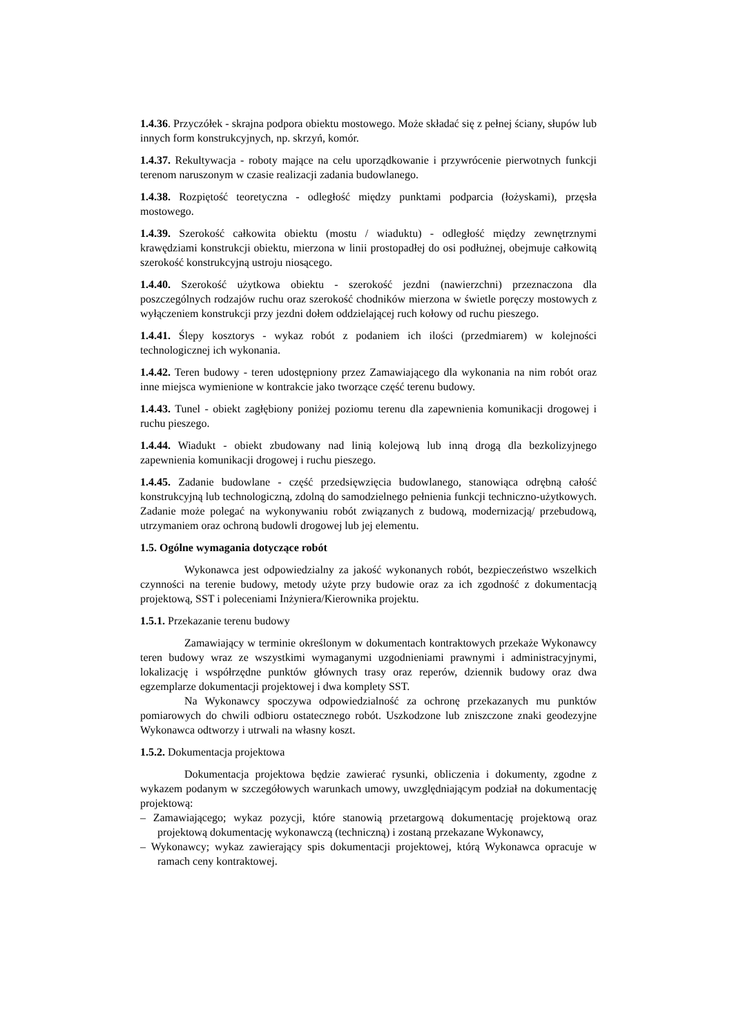1.4.36. Przyczółek - skrajna podpora obiektu mostowego. Może składać się z pełnej ściany, słupów lub innych form konstrukcyjnych, np. skrzyń, komór.
1.4.37. Rekultywacja - roboty mające na celu uporządkowanie i przywrócenie pierwotnych funkcji terenom naruszonym w czasie realizacji zadania budowlanego.
1.4.38. Rozpiętość teoretyczna - odległość między punktami podparcia (łożyskami), przęsła mostowego.
1.4.39. Szerokość całkowita obiektu (mostu / wiaduktu) - odległość między zewnętrznymi krawędziami konstrukcji obiektu, mierzona w linii prostopadłej do osi podłużnej, obejmuje całkowitą szerokość konstrukcyjną ustroju niosącego.
1.4.40. Szerokość użytkowa obiektu - szerokość jezdni (nawierzchni) przeznaczona dla poszczególnych rodzajów ruchu oraz szerokość chodników mierzona w świetle poręczy mostowych z wyłączeniem konstrukcji przy jezdni dołem oddzielającej ruch kołowy od ruchu pieszego.
1.4.41. Ślepy kosztorys - wykaz robót z podaniem ich ilości (przedmiarem) w kolejności technologicznej ich wykonania.
1.4.42. Teren budowy - teren udostępniony przez Zamawiającego dla wykonania na nim robót oraz inne miejsca wymienione w kontrakcie jako tworzące część terenu budowy.
1.4.43. Tunel - obiekt zagłębiony poniżej poziomu terenu dla zapewnienia komunikacji drogowej i ruchu pieszego.
1.4.44. Wiadukt - obiekt zbudowany nad linią kolejową lub inną drogą dla bezkolizyjnego zapewnienia komunikacji drogowej i ruchu pieszego.
1.4.45. Zadanie budowlane - część przedsięwzięcia budowlanego, stanowiąca odrębną całość konstrukcyjną lub technologiczną, zdolną do samodzielnego pełnienia funkcji techniczno-użytkowych. Zadanie może polegać na wykonywaniu robót związanych z budową, modernizacją/ przebudową, utrzymaniem oraz ochroną budowli drogowej lub jej elementu.
1.5. Ogólne wymagania dotyczące robót
Wykonawca jest odpowiedzialny za jakość wykonanych robót, bezpieczeństwo wszelkich czynności na terenie budowy, metody użyte przy budowie oraz za ich zgodność z dokumentacją projektową, SST i poleceniami Inżyniera/Kierownika projektu.
1.5.1. Przekazanie terenu budowy
Zamawiający w terminie określonym w dokumentach kontraktowych przekaże Wykonawcy teren budowy wraz ze wszystkimi wymaganymi uzgodnieniami prawnymi i administracyjnymi, lokalizację i współrzędne punktów głównych trasy oraz reperów, dziennik budowy oraz dwa egzemplarze dokumentacji projektowej i dwa komplety SST.
Na Wykonawcy spoczywa odpowiedzialność za ochronę przekazanych mu punktów pomiarowych do chwili odbioru ostatecznego robót. Uszkodzone lub zniszczone znaki geodezyjne Wykonawca odtworzy i utrwali na własny koszt.
1.5.2. Dokumentacja projektowa
Dokumentacja projektowa będzie zawierać rysunki, obliczenia i dokumenty, zgodne z wykazem podanym w szczegółowych warunkach umowy, uwzględniającym podział na dokumentację projektową:
– Zamawiającego; wykaz pozycji, które stanowią przetargową dokumentację projektową oraz projektową dokumentację wykonawczą (techniczną) i zostaną przekazane Wykonawcy,
– Wykonawcy; wykaz zawierający spis dokumentacji projektowej, którą Wykonawca opracuje w ramach ceny kontraktowej.